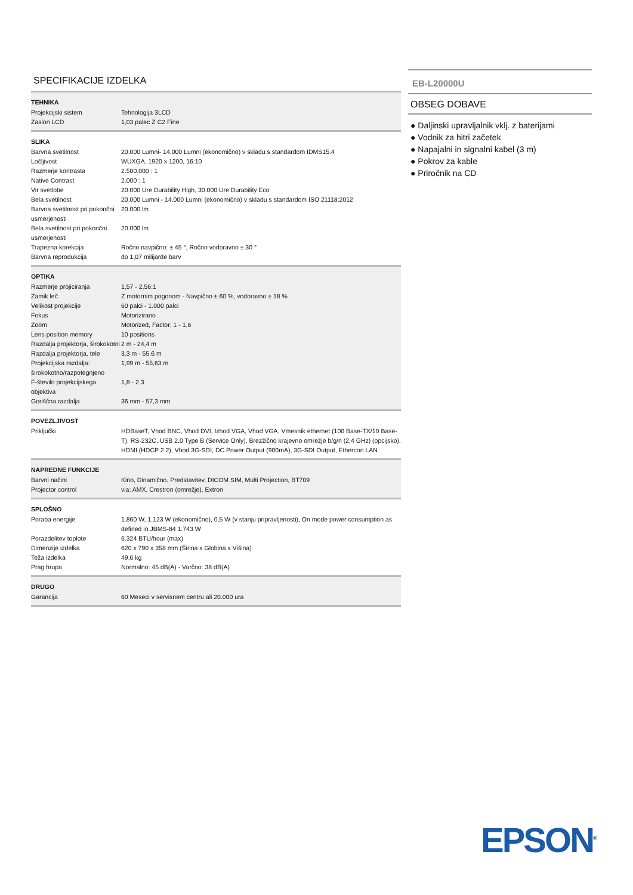SPECIFIKACIJE IZDELKA
| TEHNIKA | |
| --- | --- |
| Projekcijski sistem | Tehnologija 3LCD |
| Zaslon LCD | 1,03 palec Z C2 Fine |
| SLIKA | |
| Barvna svetilnost | 20.000 Lumni- 14.000 Lumni (ekonomično) v skladu s standardom IDMS15.4 |
| Ločljivost | WUXGA, 1920 x 1200, 16:10 |
| Razmerje kontrasta | 2.500.000 : 1 |
| Native Contrast | 2.000 : 1 |
| Vir svetlobe | 20.000 Ure Durability High, 30.000 Ure Durability Eco |
| Bela svetilnost | 20.000 Lumni - 14.000 Lumni (ekonomično) v skladu s standardom ISO 21118:2012 |
| Barvna svetilnost pri pokončni usmerjenosti | 20.000 lm |
| Bela svetilnost pri pokončni usmerjenosti | 20.000 lm |
| Trapezna korekcija | Ročno navpično: ± 45 °, Ročno vodoravno ± 30 ° |
| Barvna reprodukcija | do 1,07 milijarde barv |
| OPTIKA | |
| Razmerje projiciranja | 1,57 - 2,56:1 |
| Zamik leč | Z motornim pogonom - Navpično ± 60 %, vodoravno ± 18 % |
| Velikost projekcije | 60 palci - 1.000 palci |
| Fokus | Motorizirano |
| Zoom | Motorized, Factor: 1 - 1,6 |
| Lens position memory | 10 positions |
| Razdalja projektorja, širokokotni | 2 m - 24,4 m |
| Razdalja projektorja, tele | 3,3 m - 55,6 m |
| Projekcijska razdalja: širokokotno/razpotegnjeno | 1,99 m - 55,63 m |
| F-število projekcijskega objektiva | 1,8 - 2,3 |
| Goriščna razdalja | 36 mm - 57,3 mm |
| POVEZLJIVOST | |
| Priključki | HDBaseT, Vhod BNC, Vhod DVI, Izhod VGA, Vhod VGA, Vmesnik ethernet (100 Base-TX/10 Base-T), RS-232C, USB 2.0 Type B (Service Only), Brezžično krajevno omrežje b/g/n (2,4 GHz) (opcijsko), HDMI (HDCP 2.2), Vhod 3G-SDI, DC Power Output (900mA), 3G-SDI Output, Ethercon LAN |
| NAPREDNE FUNKCIJE | |
| Barvni načini | Kino, Dinamično, Predstavitev, DICOM SIM, Multi Projection, BT709 |
| Projector control | via: AMX, Crestron (omrežje), Extron |
| SPLOŠNO | |
| Poraba energije | 1.860 W, 1.123 W (ekonomično), 0,5 W (v stanju pripravljenosti), On mode power consumption as defined in JBMS-84 1.743 W |
| Porazdelitev toplote | 6.324 BTU/hour (max) |
| Dimenzije izdelka | 620 x 790 x 358 mm (Širina x Globina x Višina) |
| Teža izdelka | 49,6 kg |
| Prag hrupa | Normalno: 45 dB(A) - Varčno: 38 dB(A) |
| DRUGO | |
| Garancija | 60 Meseci v servisnem centru ali 20.000 ura |
EB-L20000U
OBSEG DOBAVE
● Daljinski upravljalnik vklj. z baterijami
● Vodnik za hitri začetek
● Napajalni in signalni kabel (3 m)
● Pokrov za kable
● Priročnik na CD
EPSON<sup>®</sup>